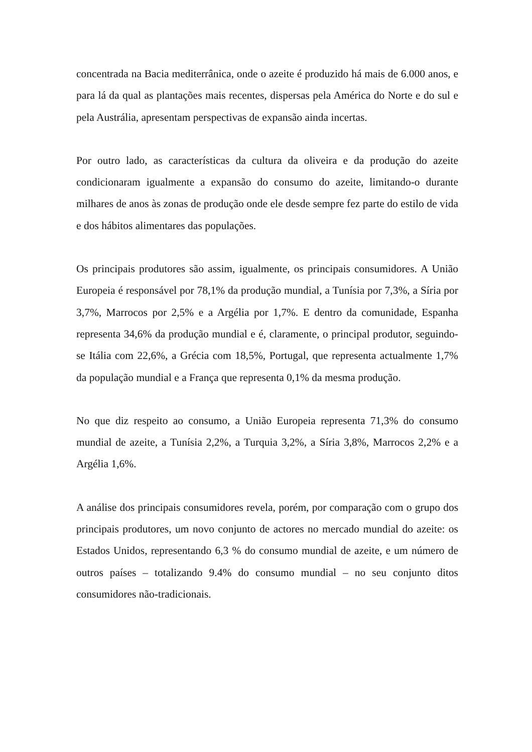concentrada na Bacia mediterrânica, onde o azeite é produzido há mais de 6.000 anos, e para lá da qual as plantações mais recentes, dispersas pela América do Norte e do sul e pela Austrália, apresentam perspectivas de expansão ainda incertas.
Por outro lado, as características da cultura da oliveira e da produção do azeite condicionaram igualmente a expansão do consumo do azeite, limitando-o durante milhares de anos às zonas de produção onde ele desde sempre fez parte do estilo de vida e dos hábitos alimentares das populações.
Os principais produtores são assim, igualmente, os principais consumidores. A União Europeia é responsável por 78,1% da produção mundial, a Tunísia por 7,3%, a Síria por 3,7%, Marrocos por 2,5% e a Argélia por 1,7%. E dentro da comunidade, Espanha representa 34,6% da produção mundial e é, claramente, o principal produtor, seguindo-se Itália com 22,6%, a Grécia com 18,5%, Portugal, que representa actualmente 1,7% da população mundial e a França que representa 0,1% da mesma produção.
No que diz respeito ao consumo, a União Europeia representa 71,3% do consumo mundial de azeite, a Tunísia 2,2%, a Turquia 3,2%, a Síria 3,8%, Marrocos 2,2% e a Argélia 1,6%.
A análise dos principais consumidores revela, porém, por comparação com o grupo dos principais produtores, um novo conjunto de actores no mercado mundial do azeite: os Estados Unidos, representando 6,3 % do consumo mundial de azeite, e um número de outros países – totalizando 9.4% do consumo mundial – no seu conjunto ditos consumidores não-tradicionais.